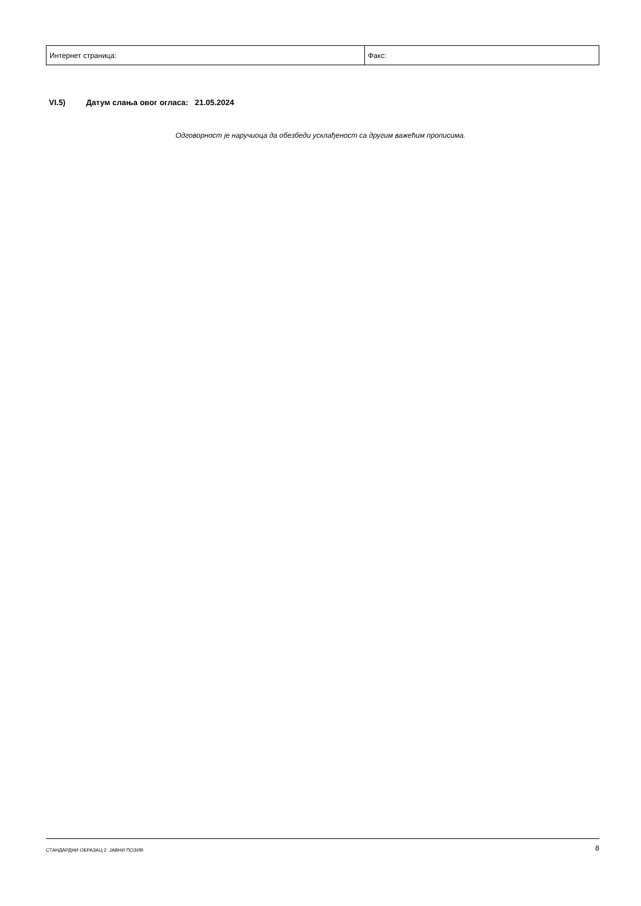| Интернет страница: | Факс: |
VI.5) Датум слања овог огласа: 21.05.2024
Одговорност је наручиоца да обезбеди усклађеност са другим важећим прописима.
СТАНДАРДНИ ОБРАЗАЦ 2: ЈАВНИ ПОЗИВ
8